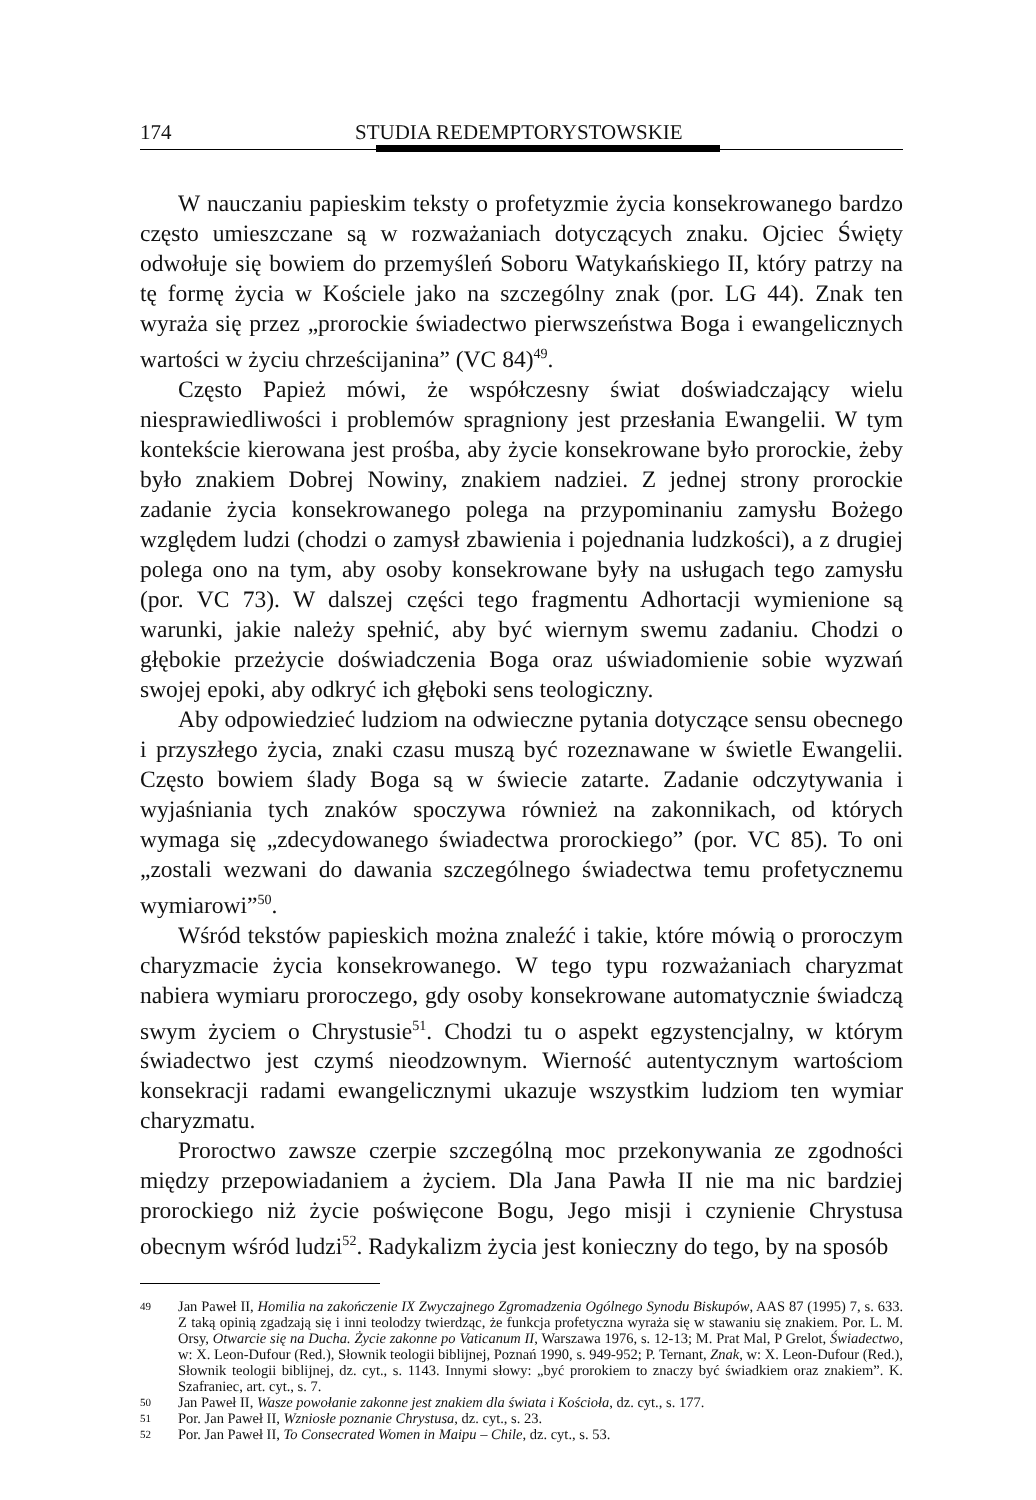174 STUDIA REDEMPTORYSTOWSKIE
W nauczaniu papieskim teksty o profetyzmie życia konsekrowanego bardzo często umieszczane są w rozważaniach dotyczących znaku. Ojciec Święty odwołuje się bowiem do przemyśleń Soboru Watykańskiego II, który patrzy na tę formę życia w Kościele jako na szczególny znak (por. LG 44). Znak ten wyraża się przez „prorockie świadectwo pierwszeństwa Boga i ewangelicznych wartości w życiu chrześcijanina” (VC 84)<sup>49</sup>.
Często Papież mówi, że współczesny świat doświadczający wielu niesprawiedliwości i problemów spragniony jest przesłania Ewangelii. W tym kontekście kierowana jest prośba, aby życie konsekrowane było prorockie, żeby było znakiem Dobrej Nowiny, znakiem nadziei. Z jednej strony prorockie zadanie życia konsekrowanego polega na przypominaniu zamysłu Bożego względem ludzi (chodzi o zamysł zbawienia i pojednania ludzkości), a z drugiej polega ono na tym, aby osoby konsekrowane były na usługach tego zamysłu (por. VC 73). W dalszej części tego fragmentu Adhortacji wymienione są warunki, jakie należy spełnić, aby być wiernym swemu zadaniu. Chodzi o głębokie przeżycie doświadczenia Boga oraz uświadomienie sobie wyzwań swojej epoki, aby odkryć ich głęboki sens teologiczny.
Aby odpowiedzieć ludziom na odwieczne pytania dotyczące sensu obecnego i przyszłego życia, znaki czasu muszą być rozeznawane w świetle Ewangelii. Często bowiem ślady Boga są w świecie zatarte. Zadanie odczytywania i wyjaśniania tych znaków spoczywa również na zakonnikach, od których wymaga się „zdecydowanego świadectwa prorockiego” (por. VC 85). To oni „zostali wezwani do dawania szczególnego świadectwa temu profetycznemu wymiarowi”<sup>50</sup>.
Wśród tekstów papieskich można znaleźć i takie, które mówią o proroczym charyzmacie życia konsekrowanego. W tego typu rozważaniach charyzmat nabiera wymiaru proroczego, gdy osoby konsekrowane automatycznie świadczą swym życiem o Chrystusie<sup>51</sup>. Chodzi tu o aspekt egzystencjalny, w którym świadectwo jest czymś nieodzownym. Wierność autentycznym wartościom konsekracji radami ewangelicznymi ukazuje wszystkim ludziom ten wymiar charyzmatu.
Proroctwo zawsze czerpie szczególną moc przekonywania ze zgodności między przepowiadaniem a życiem. Dla Jana Pawła II nie ma nic bardziej prorockiego niż życie poświęcone Bogu, Jego misji i czynienie Chrystusa obecnym wśród ludzi<sup>52</sup>. Radykalizm życia jest konieczny do tego, by na sposób
49 Jan Paweł II, Homilia na zakończenie IX Zwyczajnego Zgromadzenia Ogólnego Synodu Biskupów, AAS 87 (1995) 7, s. 633. Z taką opinią zgadzają się i inni teolodzy twierdząc, że funkcja profetyczna wyraża się w stawaniu się znakiem. Por. L. M. Orsy, Otwarcie się na Ducha. Życie zakonne po Vaticanum II, Warszawa 1976, s. 12-13; M. Prat Mal, P Grelot, Świadectwo, w: X. Leon-Dufour (Red.), Słownik teologii biblijnej, Poznań 1990, s. 949-952; P. Ternant, Znak, w: X. Leon-Dufour (Red.), Słownik teologii biblijnej, dz. cyt., s. 1143. Innymi słowy: „być prorokiem to znaczy być świadkiem oraz znakiem”. K. Szafraniec, art. cyt., s. 7.
50 Jan Paweł II, Wasze powołanie zakonne jest znakiem dla świata i Kościoła, dz. cyt., s. 177.
51 Por. Jan Paweł II, Wzniosłe poznanie Chrystusa, dz. cyt., s. 23.
52 Por. Jan Paweł II, To Consecrated Women in Maipu – Chile, dz. cyt., s. 53.